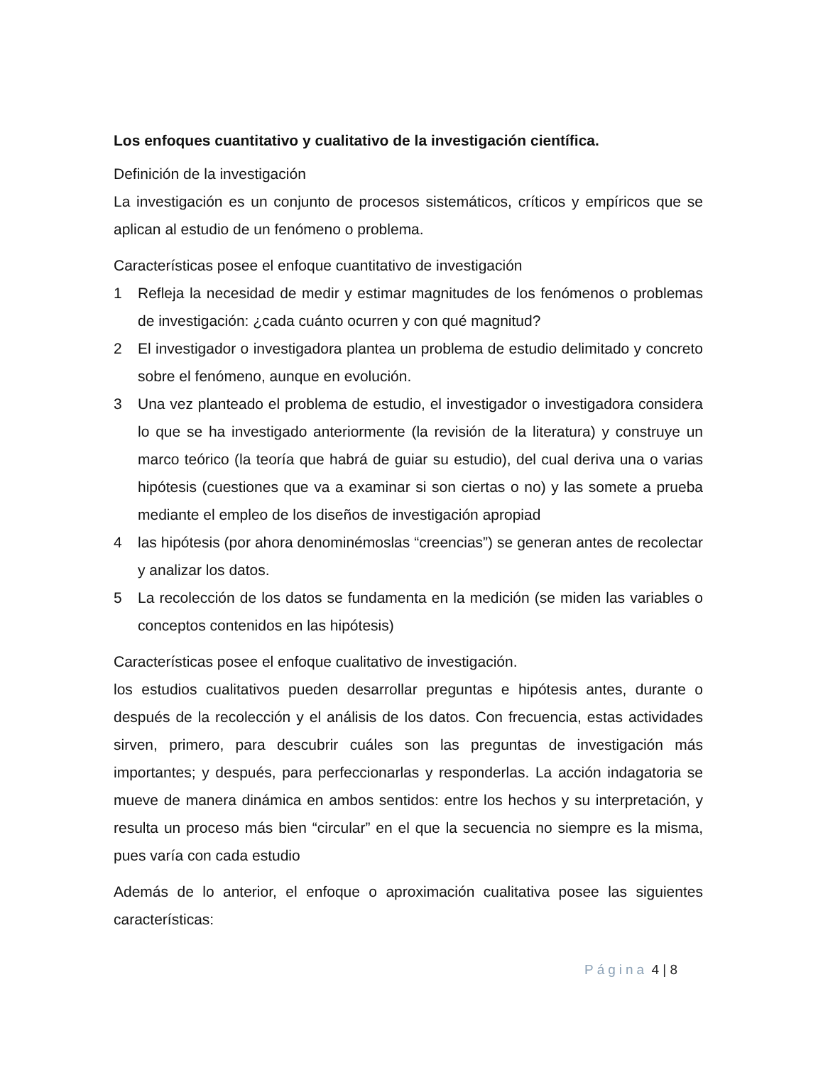Los enfoques cuantitativo y cualitativo de la investigación científica.
Definición de la investigación
La investigación es un conjunto de procesos sistemáticos, críticos y empíricos que se aplican al estudio de un fenómeno o problema.
Características posee el enfoque cuantitativo de investigación
1 Refleja la necesidad de medir y estimar magnitudes de los fenómenos o problemas de investigación: ¿cada cuánto ocurren y con qué magnitud?
2 El investigador o investigadora plantea un problema de estudio delimitado y concreto sobre el fenómeno, aunque en evolución.
3 Una vez planteado el problema de estudio, el investigador o investigadora considera lo que se ha investigado anteriormente (la revisión de la literatura) y construye un marco teórico (la teoría que habrá de guiar su estudio), del cual deriva una o varias hipótesis (cuestiones que va a examinar si son ciertas o no) y las somete a prueba mediante el empleo de los diseños de investigación apropiad
4 las hipótesis (por ahora denominémoslas “creencias”) se generan antes de recolectar y analizar los datos.
5 La recolección de los datos se fundamenta en la medición (se miden las variables o conceptos contenidos en las hipótesis)
Características posee el enfoque cualitativo de investigación.
los estudios cualitativos pueden desarrollar preguntas e hipótesis antes, durante o después de la recolección y el análisis de los datos. Con frecuencia, estas actividades sirven, primero, para descubrir cuáles son las preguntas de investigación más importantes; y después, para perfeccionarlas y responderlas. La acción indagatoria se mueve de manera dinámica en ambos sentidos: entre los hechos y su interpretación, y resulta un proceso más bien “circular” en el que la secuencia no siempre es la misma, pues varía con cada estudio
Además de lo anterior, el enfoque o aproximación cualitativa posee las siguientes características:
Página 4 | 8